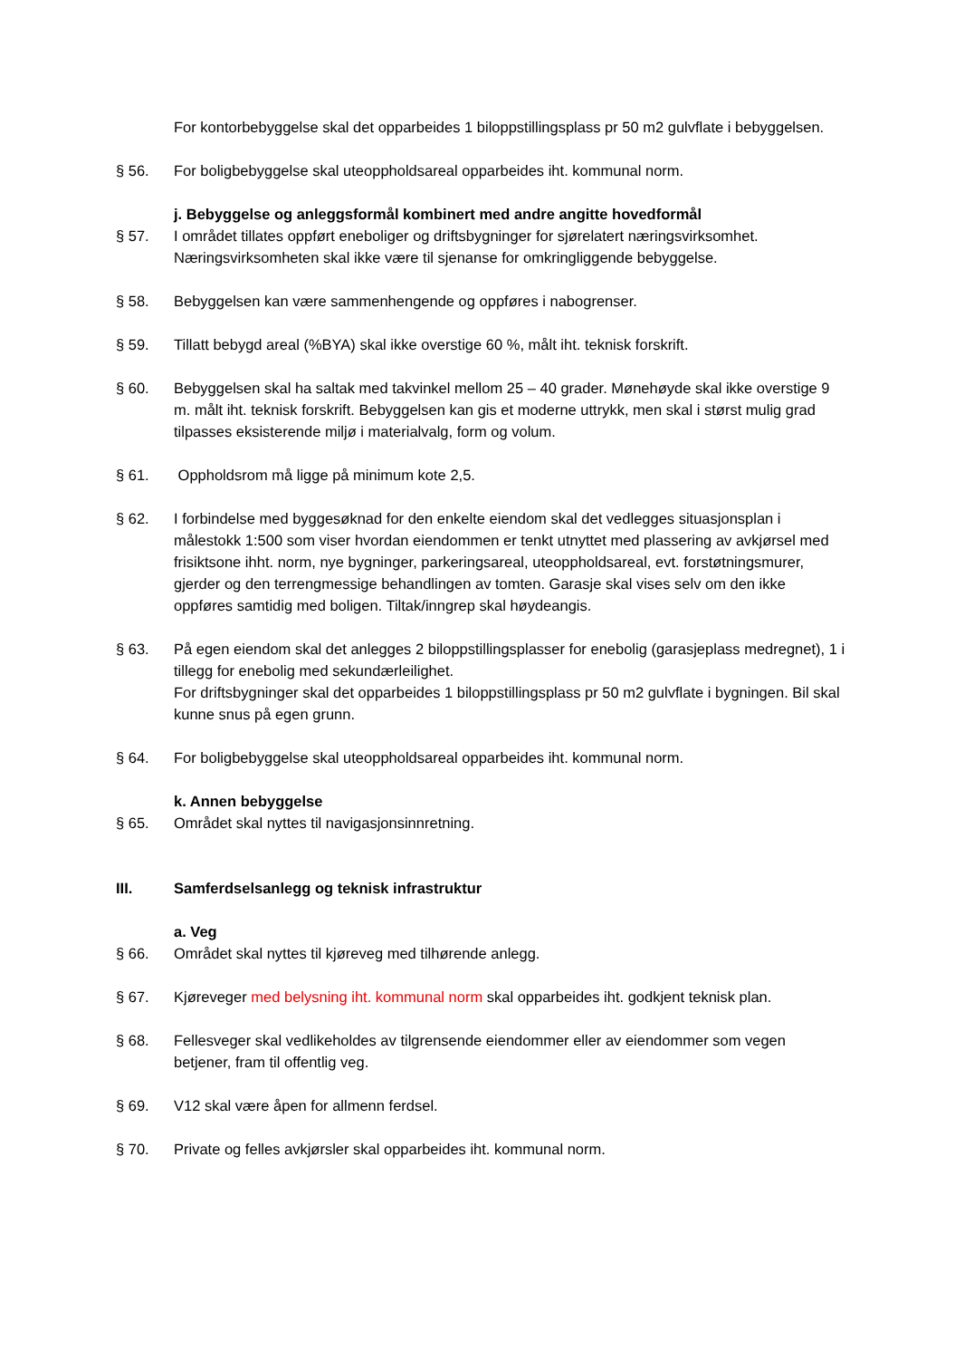For kontorbebyggelse skal det opparbeides 1 biloppstillingsplass pr 50 m2 gulvflate i bebyggelsen.
§ 56. For boligbebyggelse skal uteoppholdsareal opparbeides iht. kommunal norm.
j. Bebyggelse og anleggsformål kombinert med andre angitte hovedformål
§ 57. I området tillates oppført eneboliger og driftsbygninger for sjørelatert næringsvirksomhet. Næringsvirksomheten skal ikke være til sjenanse for omkringliggende bebyggelse.
§ 58. Bebyggelsen kan være sammenhengende og oppføres i nabogrenser.
§ 59. Tillatt bebygd areal (%BYA) skal ikke overstige 60 %, målt iht. teknisk forskrift.
§ 60. Bebyggelsen skal ha saltak med takvinkel mellom 25 – 40 grader. Mønehøyde skal ikke overstige 9 m. målt iht. teknisk forskrift. Bebyggelsen kan gis et moderne uttrykk, men skal i størst mulig grad tilpasses eksisterende miljø i materialvalg, form og volum.
§ 61. Oppholdsrom må ligge på minimum kote 2,5.
§ 62. I forbindelse med byggesøknad for den enkelte eiendom skal det vedlegges situasjonsplan i målestokk 1:500 som viser hvordan eiendommen er tenkt utnyttet med plassering av avkjørsel med frisiktsone ihht. norm, nye bygninger, parkeringsareal, uteoppholdsareal, evt. forstøtningsmurer, gjerder og den terrengmessige behandlingen av tomten. Garasje skal vises selv om den ikke oppføres samtidig med boligen. Tiltak/inngrep skal høydeangis.
§ 63. På egen eiendom skal det anlegges 2 biloppstillingsplasser for enebolig (garasjeplass medregnet), 1 i tillegg for enebolig med sekundærleilighet.
For driftsbygninger skal det opparbeides 1 biloppstillingsplass pr 50 m2 gulvflate i bygningen. Bil skal kunne snus på egen grunn.
§ 64. For boligbebyggelse skal uteoppholdsareal opparbeides iht. kommunal norm.
k. Annen bebyggelse
§ 65. Området skal nyttes til navigasjonsinnretning.
III. Samferdselsanlegg og teknisk infrastruktur
a. Veg
§ 66. Området skal nyttes til kjøreveg med tilhørende anlegg.
§ 67. Kjøreveger med belysning iht. kommunal norm skal opparbeides iht. godkjent teknisk plan.
§ 68. Fellesveger skal vedlikeholdes av tilgrensende eiendommer eller av eiendommer som vegen betjener, fram til offentlig veg.
§ 69. V12 skal være åpen for allmenn ferdsel.
§ 70. Private og felles avkjørsler skal opparbeides iht. kommunal norm.